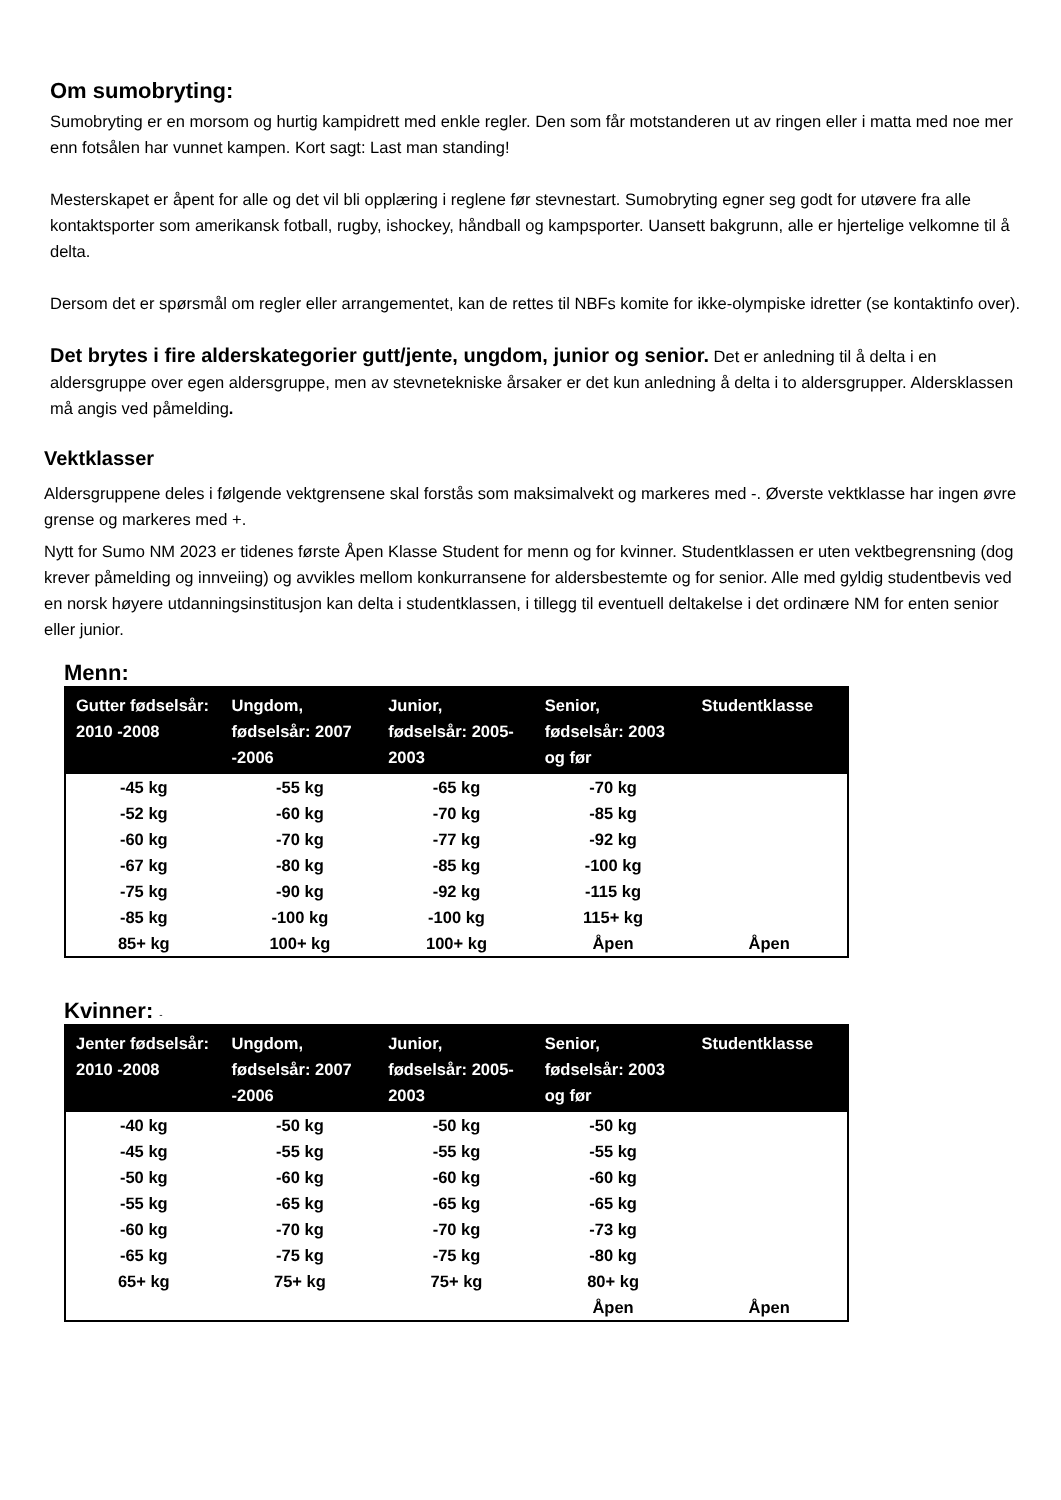Om sumobryting:
Sumobryting er en morsom og hurtig kampidrett med enkle regler. Den som får motstanderen ut av ringen eller i matta med noe mer enn fotsålen har vunnet kampen. Kort sagt: Last man standing!
Mesterskapet er åpent for alle og det vil bli opplæring i reglene før stevnestart. Sumobryting egner seg godt for utøvere fra alle kontaktsporter som amerikansk fotball, rugby, ishockey, håndball og kampsporter. Uansett bakgrunn, alle er hjertelige velkomne til å delta.
Dersom det er spørsmål om regler eller arrangementet, kan de rettes til NBFs komite for ikke-olympiske idretter (se kontaktinfo over).
Det brytes i fire alderskategorier gutt/jente, ungdom, junior og senior. Det er anledning til å delta i en aldersgruppe over egen aldersgruppe, men av stevnetekniske årsaker er det kun anledning å delta i to aldersgrupper. Aldersklassen må angis ved påmelding.
Vektklasser
Aldersgruppene deles i følgende vektgrensene skal forstås som maksimalvekt og markeres med -. Øverste vektklasse har ingen øvre grense og markeres med +.
Nytt for Sumo NM 2023 er tidenes første Åpen Klasse Student for menn og for kvinner. Studentklassen er uten vektbegrensning (dog krever påmelding og innveiing) og avvikles mellom konkurransene for aldersbestemte og for senior. Alle med gyldig studentbevis ved en norsk høyere utdanningsinstitusjon kan delta i studentklassen, i tillegg til eventuell deltakelse i det ordinære NM for enten senior eller junior.
Menn:
| Gutter fødselsår: 2010 -2008 | Ungdom, fødselsår: 2007 -2006 | Junior, fødselsår: 2005-2003 | Senior, fødselsår: 2003 og før | Studentklasse |
| --- | --- | --- | --- | --- |
| -45 kg | -55 kg | -65 kg | -70 kg | |
| -52 kg | -60 kg | -70 kg | -85 kg | |
| -60 kg | -70 kg | -77 kg | -92 kg | |
| -67 kg | -80 kg | -85 kg | -100 kg | |
| -75 kg | -90 kg | -92 kg | -115 kg | |
| -85 kg | -100 kg | -100 kg | 115+ kg | |
| 85+ kg | 100+ kg | 100+ kg | Åpen | Åpen |
Kvinner: -
| Jenter fødselsår: 2010 -2008 | Ungdom, fødselsår: 2007 -2006 | Junior, fødselsår: 2005-2003 | Senior, fødselsår: 2003 og før | Studentklasse |
| --- | --- | --- | --- | --- |
| -40 kg | -50 kg | -50 kg | -50 kg | |
| -45 kg | -55 kg | -55 kg | -55 kg | |
| -50 kg | -60 kg | -60 kg | -60 kg | |
| -55 kg | -65 kg | -65 kg | -65 kg | |
| -60 kg | -70 kg | -70 kg | -73 kg | |
| -65 kg | -75 kg | -75 kg | -80 kg | |
| 65+ kg | 75+ kg | 75+ kg | 80+ kg | |
| | | | Åpen | Åpen |